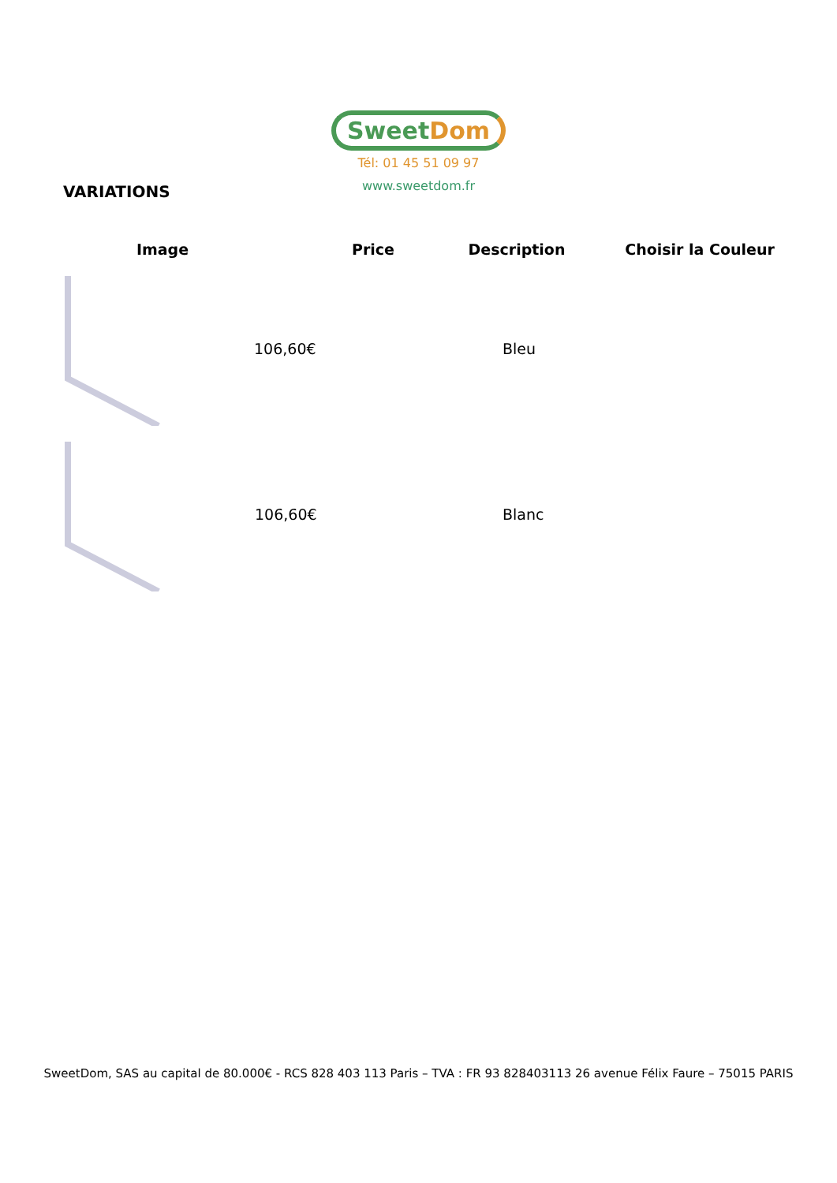Sweet Dom
Tél: 01 45 51 09 97
www.sweetdom.fr
VARIATIONS
| Image | Price | Description | Choisir la Couleur |
| --- | --- | --- | --- |
| | 106,60€ | | Bleu |
| | 106,60€ | | Blanc |
SweetDom, SAS au capital de 80.000€ - RCS 828 403 113 Paris – TVA : FR 93 828403113 26 avenue Félix Faure – 75015 PARIS